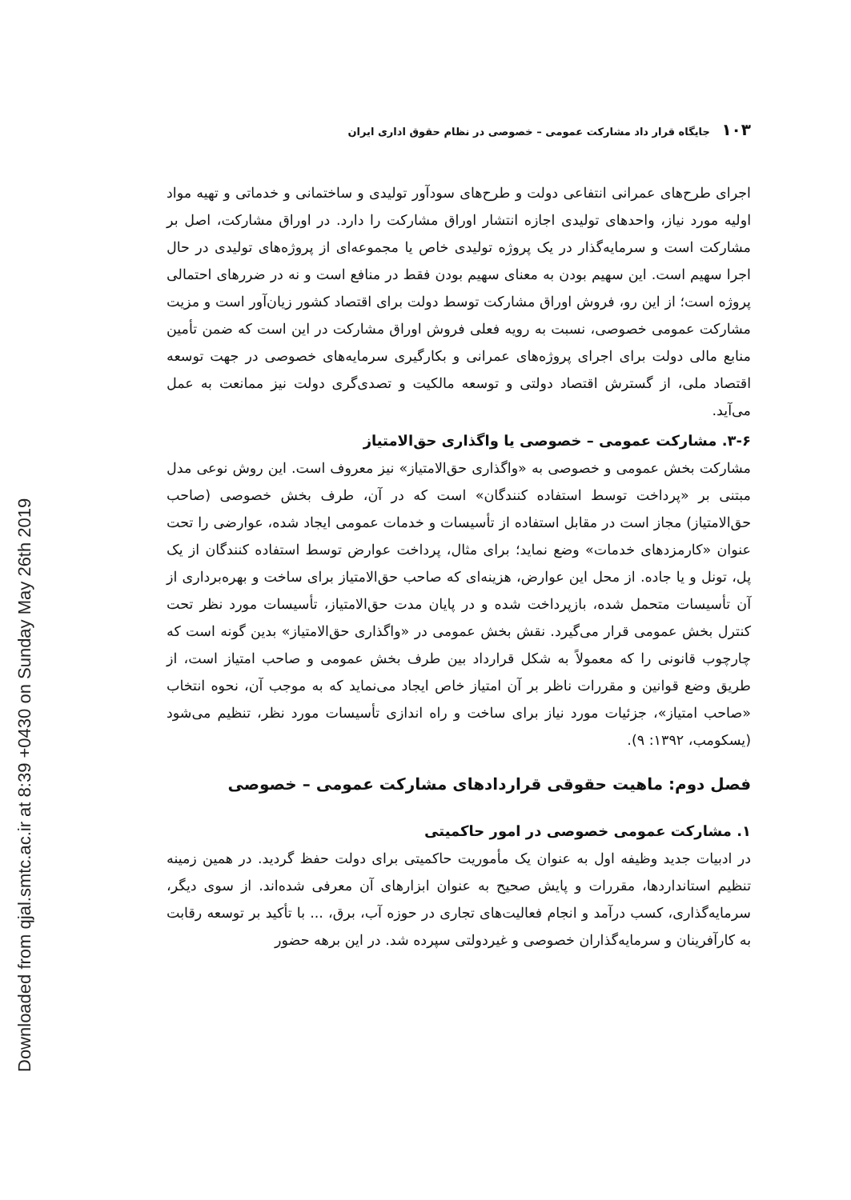۱۰۳ جایگاه قرار داد مشارکت عمومی – خصوصی در نظام حقوق اداری ایران
اجرای طرح‌های عمرانی انتفاعی دولت و طرح‌های سودآور تولیدی و ساختمانی و خدماتی و تهیه مواد اولیه مورد نیاز، واحدهای تولیدی اجازه انتشار اوراق مشارکت را دارد. در اوراق مشارکت، اصل بر مشارکت است و سرمایه‌گذار در یک پروژه تولیدی خاص یا مجموعه‌ای از پروژه‌های تولیدی در حال اجرا سهیم است. این سهیم بودن به معنای سهیم بودن فقط در منافع است و نه در ضررهای احتمالی پروژه است؛ از این رو، فروش اوراق مشارکت توسط دولت برای اقتصاد کشور زیان‌آور است و مزیت مشارکت عمومی خصوصی، نسبت به رویه فعلی فروش اوراق مشارکت در این است که ضمن تأمین منابع مالی دولت برای اجرای پروژه‌های عمرانی و بکارگیری سرمایه‌های خصوصی در جهت توسعه اقتصاد ملی، از گسترش اقتصاد دولتی و توسعه مالکیت و تصدی‌گری دولت نیز ممانعت به عمل می‌آید.
۳-۶. مشارکت عمومی – خصوصی یا واگذاری حق‌الامتیاز
مشارکت بخش عمومی و خصوصی به «واگذاری حق‌الامتیاز» نیز معروف است. این روش نوعی مدل مبتنی بر «پرداخت توسط استفاده کنندگان» است که در آن، طرف بخش خصوصی (صاحب حق‌الامتیاز) مجاز است در مقابل استفاده از تأسیسات و خدمات عمومی ایجاد شده، عوارضی را تحت عنوان «کارمزدهای خدمات» وضع نماید؛ برای مثال، پرداخت عوارض توسط استفاده کنندگان از یک پل، تونل و یا جاده. از محل این عوارض، هزینه‌ای که صاحب حق‌الامتیاز برای ساخت و بهره‌برداری از آن تأسیسات متحمل شده، بازپرداخت شده و در پایان مدت حق‌الامتیاز، تأسیسات مورد نظر تحت کنترل بخش عمومی قرار می‌گیرد. نقش بخش عمومی در «واگذاری حق‌الامتیاز» بدین گونه است که چارچوب قانونی را که معمولاً به شکل قرارداد بین طرف بخش عمومی و صاحب امتیاز است، از طریق وضع قوانین و مقررات ناظر بر آن امتیاز خاص ایجاد می‌نماید که به موجب آن، نحوه انتخاب «صاحب امتیاز»، جزئیات مورد نیاز برای ساخت و راه اندازی تأسیسات مورد نظر، تنظیم می‌شود (یسکومب، ۱۳۹۲: ۹).
فصل دوم: ماهیت حقوقی قراردادهای مشارکت عمومی – خصوصی
۱. مشارکت عمومی خصوصی در امور حاکمیتی
در ادبیات جدید وظیفه اول به عنوان یک مأموریت حاکمیتی برای دولت حفظ گردید. در همین زمینه تنظیم استانداردها، مقررات و پایش صحیح به عنوان ابزارهای آن معرفی شده‌اند. از سوی دیگر، سرمایه‌گذاری، کسب درآمد و انجام فعالیت‌های تجاری در حوزه آب، برق، ... با تأکید بر توسعه رقابت به کارآفرینان و سرمایه‌گذاران خصوصی و غیردولتی سپرده شد. در این برهه حضور
Downloaded from qjal.smtc.ac.ir at 8:39 +0430 on Sunday May 26th 2019